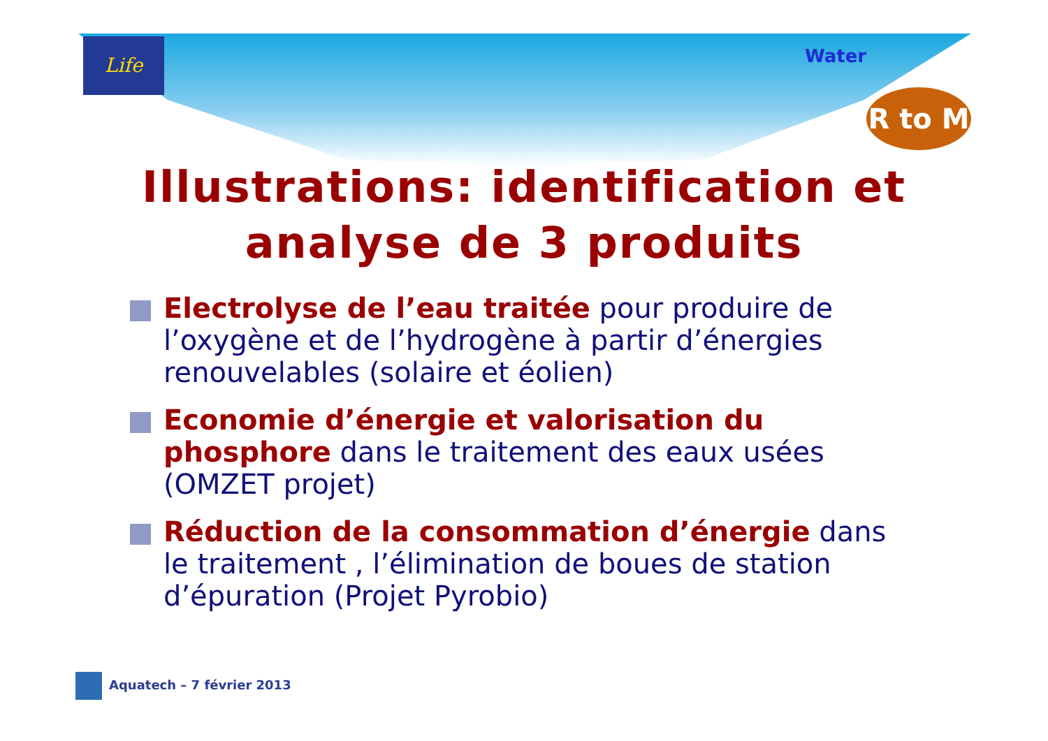Life
Water
R to M
Illustrations: identification et
analyse de 3 produits
Electrolyse de l’eau traitée pour produire de l’oxygène et de l’hydrogène à partir d’énergies renouvelables (solaire et éolien)
Economie d’énergie et valorisation du phosphore dans le traitement des eaux usées (OMZET projet)
Réduction de la consommation d’énergie dans le traitement , l’élimination de boues de station d’épuration (Projet Pyrobio)
Aquatech – 7 février 2013